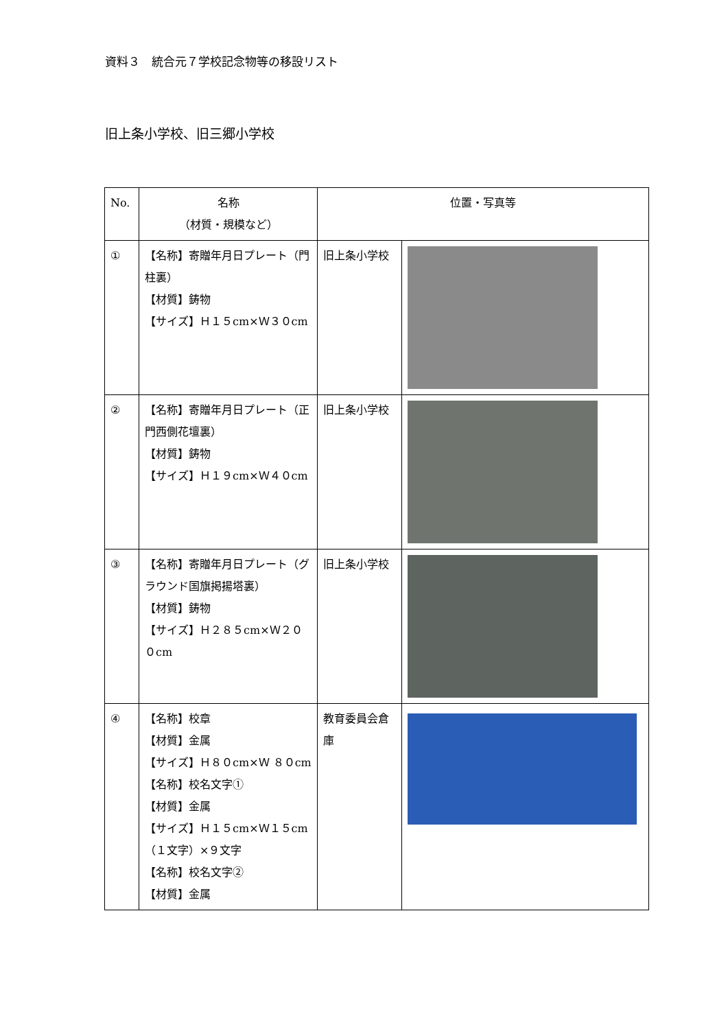資料３　統合元７学校記念物等の移設リスト
旧上条小学校、旧三郷小学校
| No. | 名称 （材質・規模など） | 位置・写真等 | |
| --- | --- | --- | --- |
| ① | 【名称】寄贈年月日プレート（門柱裏） 【材質】鋳物 【サイズ】Ｈ１５cm×Ｗ３０cm | 旧上条小学校 | |
| ② | 【名称】寄贈年月日プレート（正門西側花壇裏） 【材質】鋳物 【サイズ】Ｈ１９cm×Ｗ４０cm | 旧上条小学校 | |
| ③ | 【名称】寄贈年月日プレート（グラウンド国旗掲揚塔裏） 【材質】鋳物 【サイズ】Ｈ２８５cm×Ｗ２００cm | 旧上条小学校 | |
| ④ | 【名称】校章 【材質】金属 【サイズ】Ｈ８０cm×Ｗ ８０cm 【名称】校名文字① 【材質】金属 【サイズ】Ｈ１５cm×Ｗ１５cm（１文字）×９文字 【名称】校名文字② 【材質】金属 | 教育委員会倉庫 | |